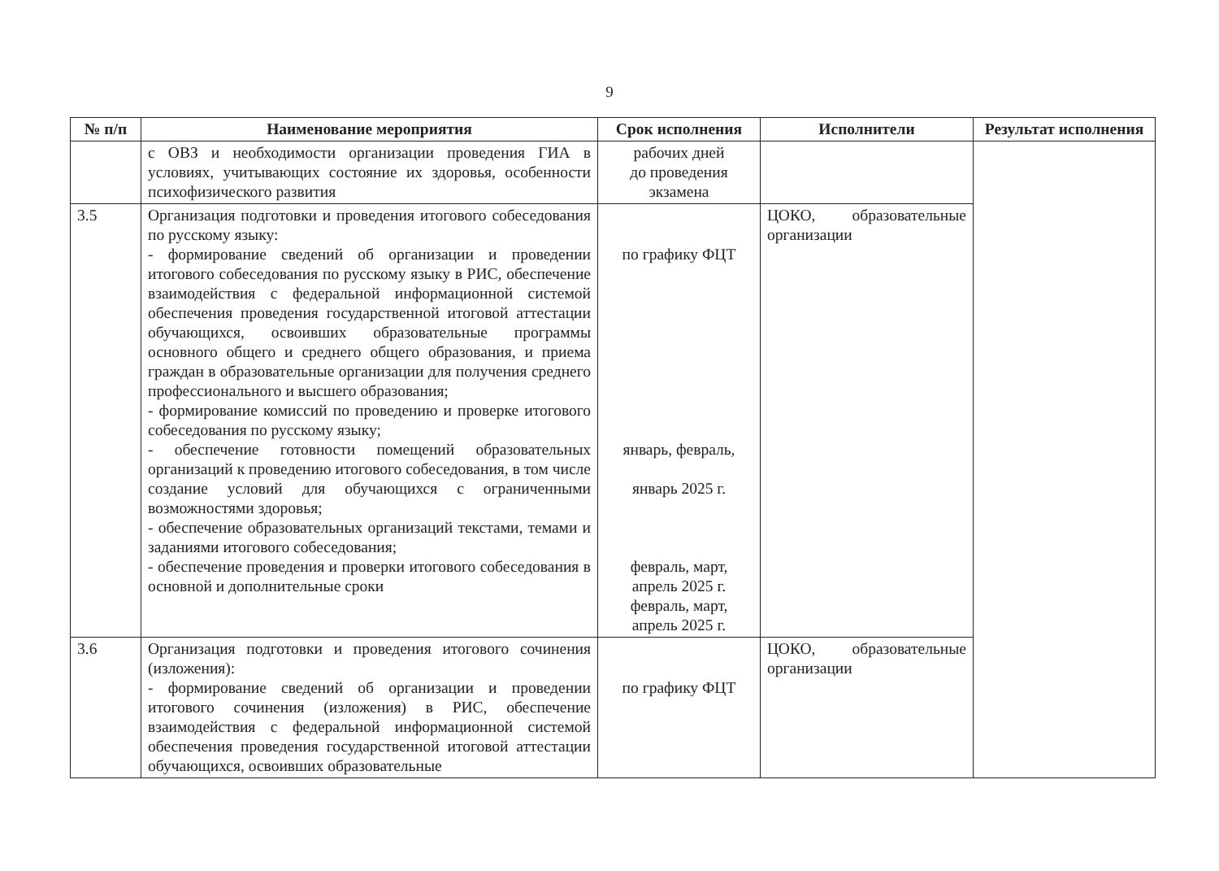9
| № п/п | Наименование мероприятия | Срок исполнения | Исполнители | Результат исполнения |
| --- | --- | --- | --- | --- |
| | с ОВЗ и необходимости организации проведения ГИА в условиях, учитывающих состояние их здоровья, особенности психофизического развития | рабочих дней до проведения экзамена | | |
| 3.5 | Организация подготовки и проведения итогового собеседования по русскому языку: - формирование сведений об организации и проведении итогового собеседования по русскому языку в РИС, обеспечение взаимодействия с федеральной информационной системой обеспечения проведения государственной итоговой аттестации обучающихся, освоивших образовательные программы основного общего и среднего общего образования, и приема граждан в образовательные организации для получения среднего профессионального и высшего образования; - формирование комиссий по проведению и проверке итогового собеседования по русскому языку; - обеспечение готовности помещений образовательных организаций к проведению итогового собеседования, в том числе создание условий для обучающихся с ограниченными возможностями здоровья; - обеспечение образовательных организаций текстами, темами и заданиями итогового собеседования; - обеспечение проведения и проверки итогового собеседования в основной и дополнительные сроки | по графику ФЦТ январь, февраль, январь 2025 г. февраль, март, апрель 2025 г. февраль, март, апрель 2025 г. | ЦОКО, образовательные организации | |
| 3.6 | Организация подготовки и проведения итогового сочинения (изложения): - формирование сведений об организации и проведении итогового сочинения (изложения) в РИС, обеспечение взаимодействия с федеральной информационной системой обеспечения проведения государственной итоговой аттестации обучающихся, освоивших образовательные | по графику ФЦТ | ЦОКО, образовательные организации | |